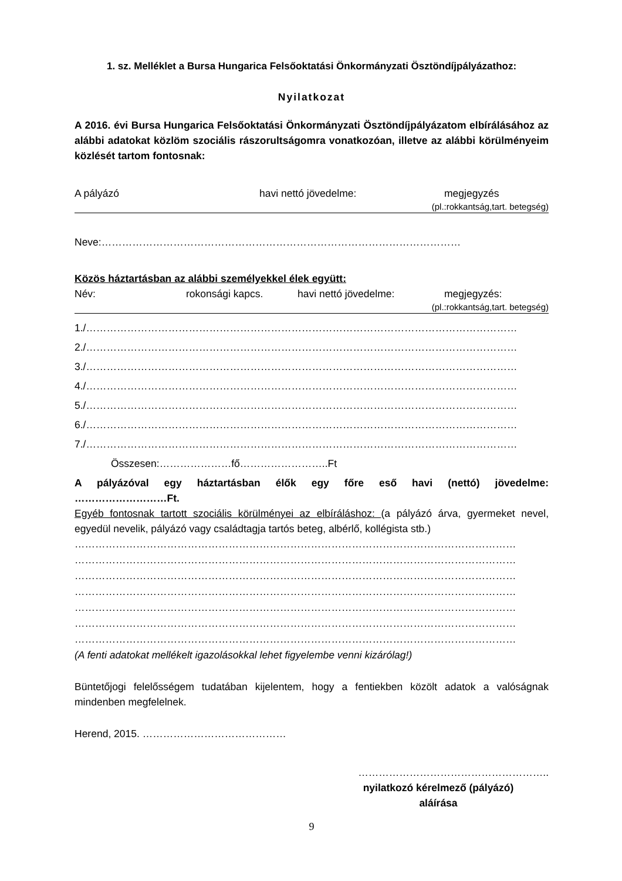1. sz. Melléklet a Bursa Hungarica Felsőoktatási Önkormányzati Ösztöndíjpályázathoz:
Nyilatkozat
A 2016. évi Bursa Hungarica Felsőoktatási Önkormányzati Ösztöndíjpályázatom elbírálásához az alábbi adatokat közlöm szociális rászorultságomra vonatkozóan, illetve az alábbi körülményeim közlését tartom fontosnak:
A pályázó havi nettó jövedelme: megjegyzés
(pl.:rokkantság,tart. betegség)
Neve:……………………………………………………………………………………………
Közös háztartásban az alábbi személyekkel élek együtt:
Név: rokonsági kapcs. havi nettó jövedelme: megjegyzés:
(pl.:rokkantság,tart. betegség)
1./………………………………………………………………………………………………………………
2./………………………………………………………………………………………………………………
3./………………………………………………………………………………………………………………
4./………………………………………………………………………………………………………………
5./………………………………………………………………………………………………………………
6./………………………………………………………………………………………………………………
7./………………………………………………………………………………………………………………
Összesen:…………………fő……………………..Ft
A pályázóval egy háztartásban élők egy főre eső havi (nettó) jövedelme:
………………………Ft.
Egyéb fontosnak tartott szociális körülményei az elbíráláshoz: (a pályázó árva, gyermeket nevel, egyedül nevelik, pályázó vagy családtagja tartós beteg, albérlő, kollégista stb.)
…………………………………………………………………………………………………………………
…………………………………………………………………………………………………………………
…………………………………………………………………………………………………………………
…………………………………………………………………………………………………………………
…………………………………………………………………………………………………………………
…………………………………………………………………………………………………………………
…………………………………………………………………………………………………………………
(A fenti adatokat mellékelt igazolásokkal lehet figyelembe venni kizárólag!)
Büntetőjogi felelősségem tudatában kijelentem, hogy a fentiekben közölt adatok a valóságnak mindenben megfelelnek.
Herend, 2015. ……………………………………
………………………………………………..
nyilatkozó kérelmező (pályázó) aláírása
9